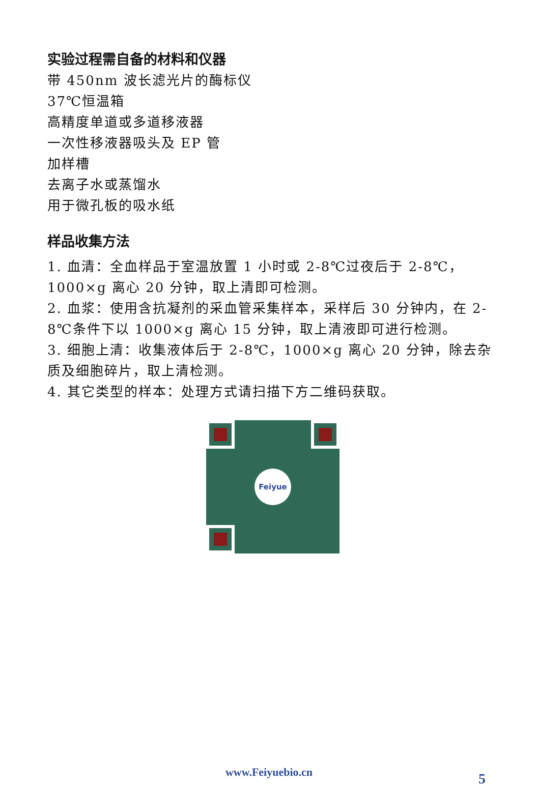实验过程需自备的材料和仪器
带 450nm 波长滤光片的酶标仪
37℃恒温箱
高精度单道或多道移液器
一次性移液器吸头及 EP 管
加样槽
去离子水或蒸馏水
用于微孔板的吸水纸
样品收集方法
1. 血清：全血样品于室温放置 1 小时或 2-8℃过夜后于 2-8℃，1000×g 离心 20 分钟，取上清即可检测。
2. 血浆：使用含抗凝剂的采血管采集样本，采样后 30 分钟内，在 2-8℃条件下以 1000×g 离心 15 分钟，取上清液即可进行检测。
3. 细胞上清：收集液体后于 2-8℃，1000×g 离心 20 分钟，除去杂质及细胞碎片，取上清检测。
4. 其它类型的样本：处理方式请扫描下方二维码获取。
Feiyue
www.Feiyuebio.cn 5